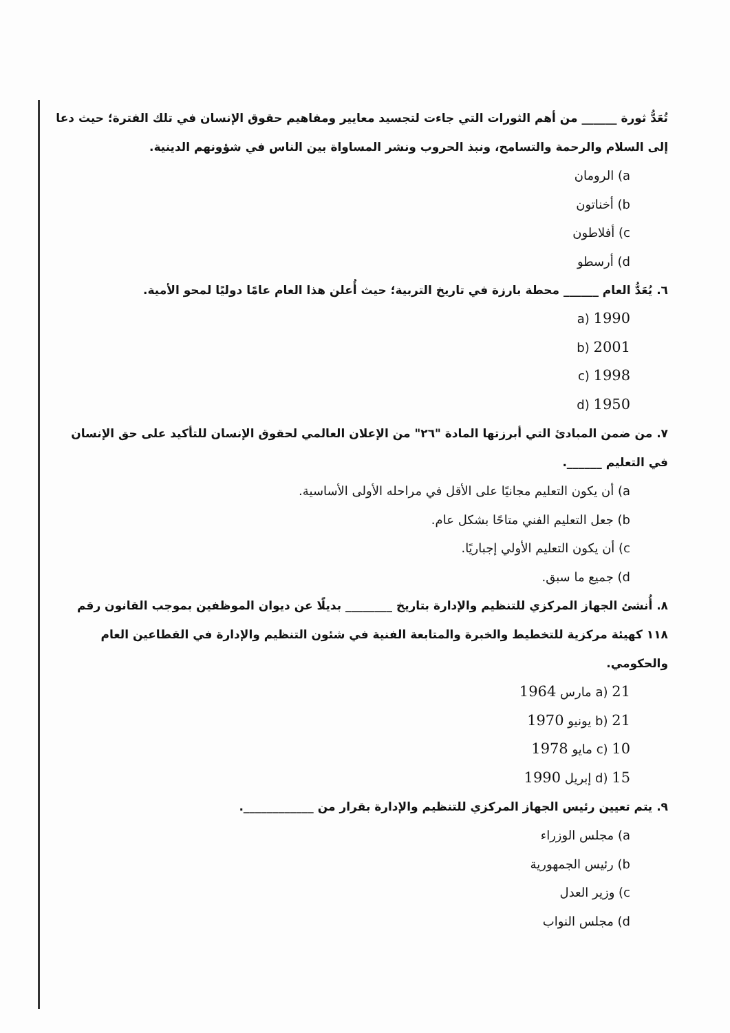تُعَدُّ ثورة ______ من أهم الثورات التي جاءت لتجسيد معايير ومفاهيم حقوق الإنسان في تلك الفترة؛ حيث دعا إلى السلام والرحمة والتسامح، ونبذ الحروب ونشر المساواة بين الناس في شؤونهم الدينية.
a) الرومان
b) أخناتون
c) أفلاطون
d) أرسطو
٦. يُعَدُّ العام ______ محطة بارزة في تاريخ التربية؛ حيث أُعلن هذا العام عامًا دوليًا لمحو الأمية.
1990 (a
2001 (b
1998 (c
1950 (d
٧. من ضمن المبادئ التي أبرزتها المادة "٢٦" من الإعلان العالمي لحقوق الإنسان للتأكيد على حق الإنسان في التعليم ______.
a) أن يكون التعليم مجانيًا على الأقل في مراحله الأولى الأساسية.
b) جعل التعليم الفني متاحًا بشكل عام.
c) أن يكون التعليم الأولي إجباريًا.
d) جميع ما سبق.
٨. أُنشئ الجهاز المركزي للتنظيم والإدارة بتاريخ ________ بديلًا عن ديوان الموظفين بموجب القانون رقم ١١٨ كهيئة مركزية للتخطيط والخبرة والمتابعة الفنية في شئون التنظيم والإدارة في القطاعين العام والحكومي.
a) 21 مارس 1964
b) 21 يونيو 1970
c) 10 مايو 1978
d) 15 إبريل 1990
٩. يتم تعيين رئيس الجهاز المركزي للتنظيم والإدارة بقرار من ____________.
a) مجلس الوزراء
b) رئيس الجمهورية
c) وزير العدل
d) مجلس النواب